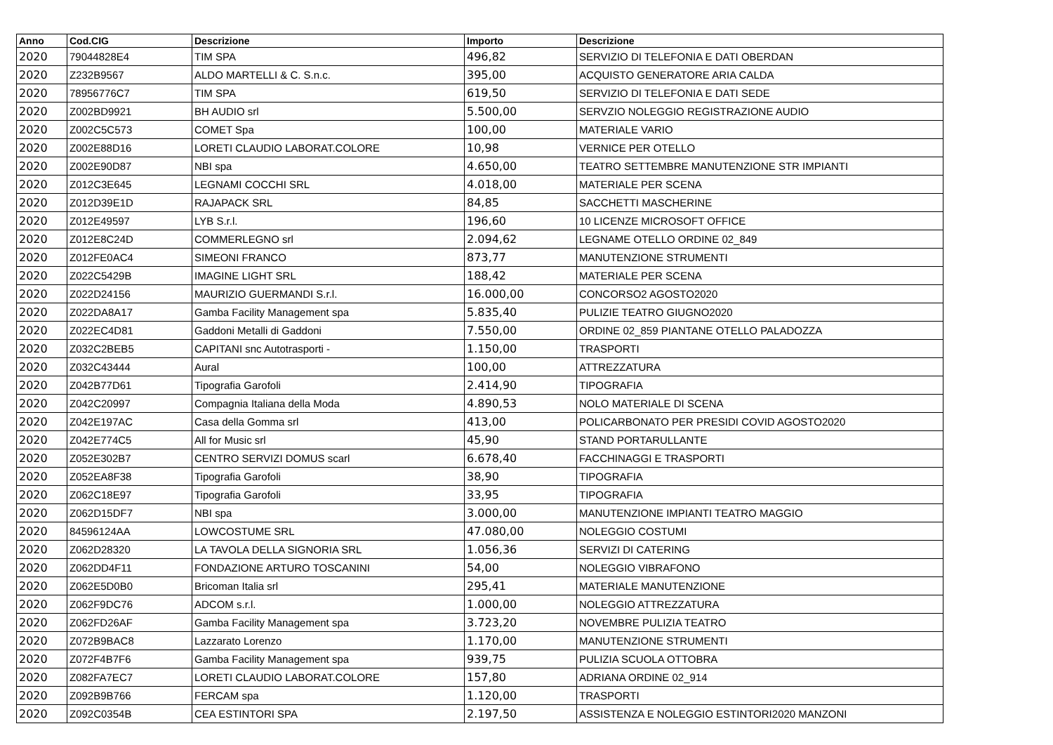| Anno | Cod.CIG | Descrizione | Importo | Descrizione |
| --- | --- | --- | --- | --- |
| 2020 | 79044828E4 | TIM SPA | 496,82 | SERVIZIO DI TELEFONIA E DATI OBERDAN |
| 2020 | Z232B9567 | ALDO MARTELLI & C. S.n.c. | 395,00 | ACQUISTO GENERATORE ARIA CALDA |
| 2020 | 78956776C7 | TIM SPA | 619,50 | SERVIZIO DI TELEFONIA E DATI SEDE |
| 2020 | Z002BD9921 | BH AUDIO srl | 5.500,00 | SERVZIO NOLEGGIO REGISTRAZIONE AUDIO |
| 2020 | Z002C5C573 | COMET Spa | 100,00 | MATERIALE VARIO |
| 2020 | Z002E88D16 | LORETI CLAUDIO LABORAT.COLORE | 10,98 | VERNICE PER OTELLO |
| 2020 | Z002E90D87 | NBI spa | 4.650,00 | TEATRO SETTEMBRE MANUTENZIONE STR IMPIANTI |
| 2020 | Z012C3E645 | LEGNAMI COCCHI SRL | 4.018,00 | MATERIALE PER SCENA |
| 2020 | Z012D39E1D | RAJAPACK SRL | 84,85 | SACCHETTI MASCHERINE |
| 2020 | Z012E49597 | LYB S.r.l. | 196,60 | 10 LICENZE MICROSOFT OFFICE |
| 2020 | Z012E8C24D | COMMERLEGNO srl | 2.094,62 | LEGNAME OTELLO ORDINE 02_849 |
| 2020 | Z012FE0AC4 | SIMEONI FRANCO | 873,77 | MANUTENZIONE STRUMENTI |
| 2020 | Z022C5429B | IMAGINE LIGHT SRL | 188,42 | MATERIALE PER SCENA |
| 2020 | Z022D24156 | MAURIZIO GUERMANDI S.r.l. | 16.000,00 | CONCORSO2 AGOSTO2020 |
| 2020 | Z022DA8A17 | Gamba Facility Management spa | 5.835,40 | PULIZIE TEATRO GIUGNO2020 |
| 2020 | Z022EC4D81 | Gaddoni Metalli di Gaddoni | 7.550,00 | ORDINE 02_859 PIANTANE OTELLO PALADOZZA |
| 2020 | Z032C2BEB5 | CAPITANI snc Autotrasporti - | 1.150,00 | TRASPORTI |
| 2020 | Z032C43444 | Aural | 100,00 | ATTREZZATURA |
| 2020 | Z042B77D61 | Tipografia Garofoli | 2.414,90 | TIPOGRAFIA |
| 2020 | Z042C20997 | Compagnia Italiana della Moda | 4.890,53 | NOLO MATERIALE DI SCENA |
| 2020 | Z042E197AC | Casa della Gomma srl | 413,00 | POLICARBONATO PER PRESIDI COVID AGOSTO2020 |
| 2020 | Z042E774C5 | All for Music srl | 45,90 | STAND PORTARULLANTE |
| 2020 | Z052E302B7 | CENTRO SERVIZI DOMUS scarl | 6.678,40 | FACCHINAGGI E TRASPORTI |
| 2020 | Z052EA8F38 | Tipografia Garofoli | 38,90 | TIPOGRAFIA |
| 2020 | Z062C18E97 | Tipografia Garofoli | 33,95 | TIPOGRAFIA |
| 2020 | Z062D15DF7 | NBI spa | 3.000,00 | MANUTENZIONE IMPIANTI TEATRO MAGGIO |
| 2020 | 84596124AA | LOWCOSTUME SRL | 47.080,00 | NOLEGGIO COSTUMI |
| 2020 | Z062D28320 | LA TAVOLA DELLA SIGNORIA SRL | 1.056,36 | SERVIZI DI CATERING |
| 2020 | Z062DD4F11 | FONDAZIONE ARTURO TOSCANINI | 54,00 | NOLEGGIO VIBRAFONO |
| 2020 | Z062E5D0B0 | Bricoman Italia srl | 295,41 | MATERIALE MANUTENZIONE |
| 2020 | Z062F9DC76 | ADCOM s.r.l. | 1.000,00 | NOLEGGIO ATTREZZATURA |
| 2020 | Z062FD26AF | Gamba Facility Management spa | 3.723,20 | NOVEMBRE PULIZIA TEATRO |
| 2020 | Z072B9BAC8 | Lazzarato Lorenzo | 1.170,00 | MANUTENZIONE STRUMENTI |
| 2020 | Z072F4B7F6 | Gamba Facility Management spa | 939,75 | PULIZIA SCUOLA OTTOBRA |
| 2020 | Z082FA7EC7 | LORETI CLAUDIO LABORAT.COLORE | 157,80 | ADRIANA ORDINE 02_914 |
| 2020 | Z092B9B766 | FERCAM spa | 1.120,00 | TRASPORTI |
| 2020 | Z092C0354B | CEA ESTINTORI SPA | 2.197,50 | ASSISTENZA E NOLEGGIO ESTINTORI2020 MANZONI |